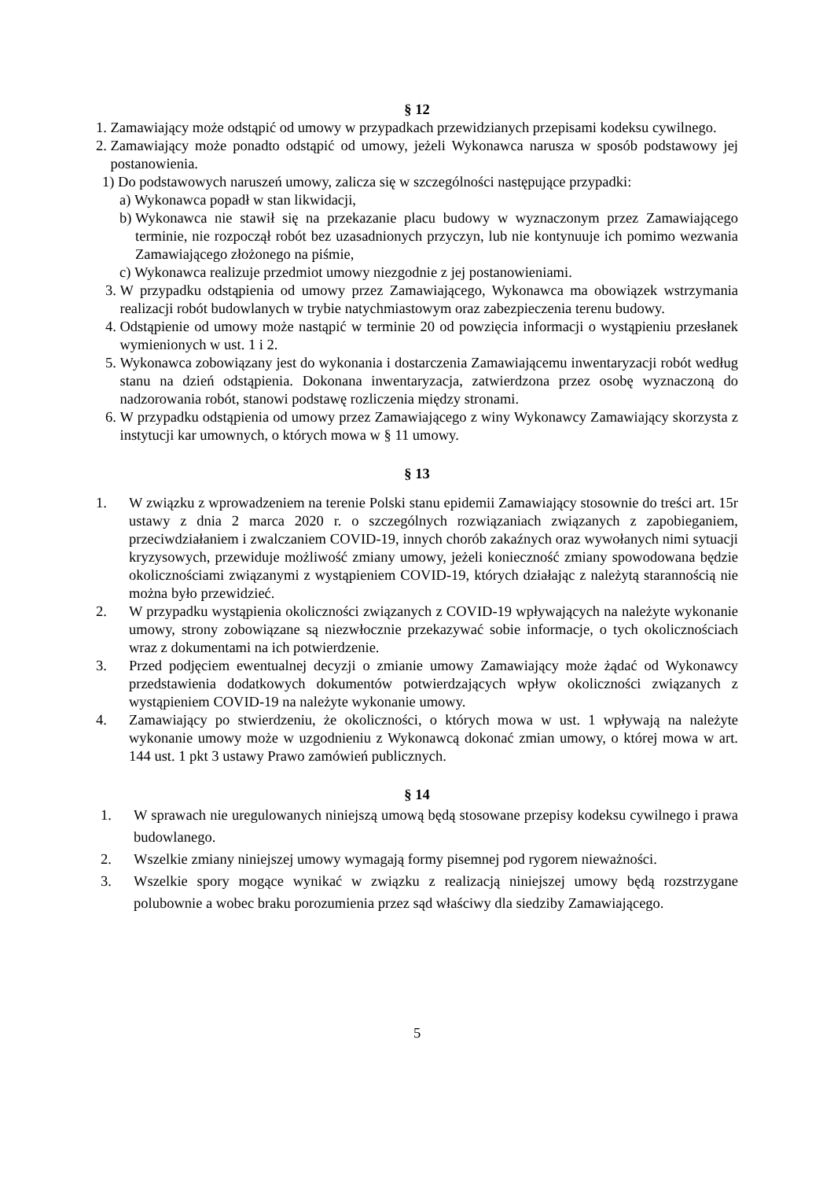§ 12
1. Zamawiający może odstąpić od umowy w przypadkach przewidzianych przepisami kodeksu cywilnego.
2. Zamawiający może ponadto odstąpić od umowy, jeżeli Wykonawca narusza w sposób podstawowy jej postanowienia.
1) Do podstawowych naruszeń umowy, zalicza się w szczególności następujące przypadki:
a) Wykonawca popadł w stan likwidacji,
b) Wykonawca nie stawił się na przekazanie placu budowy w wyznaczonym przez Zamawiającego terminie, nie rozpoczął robót bez uzasadnionych przyczyn, lub nie kontynuuje ich pomimo wezwania Zamawiającego złożonego na piśmie,
c) Wykonawca realizuje przedmiot umowy niezgodnie z jej postanowieniami.
3. W przypadku odstąpienia od umowy przez Zamawiającego, Wykonawca ma obowiązek wstrzymania realizacji robót budowlanych w trybie natychmiastowym oraz zabezpieczenia terenu budowy.
4. Odstąpienie od umowy może nastąpić w terminie 20 od powzięcia informacji o wystąpieniu przesłanek wymienionych w ust. 1 i 2.
5. Wykonawca zobowiązany jest do wykonania i dostarczenia Zamawiającemu inwentaryzacji robót według stanu na dzień odstąpienia. Dokonana inwentaryzacja, zatwierdzona przez osobę wyznaczoną do nadzorowania robót, stanowi podstawę rozliczenia między stronami.
6. W przypadku odstąpienia od umowy przez Zamawiającego z winy Wykonawcy Zamawiający skorzysta z instytucji kar umownych, o których mowa w § 11 umowy.
§ 13
1. W związku z wprowadzeniem na terenie Polski stanu epidemii Zamawiający stosownie do treści art. 15r ustawy z dnia 2 marca 2020 r. o szczególnych rozwiązaniach związanych z zapobieganiem, przeciwdziałaniem i zwalczaniem COVID-19, innych chorób zakaźnych oraz wywołanych nimi sytuacji kryzysowych, przewiduje możliwość zmiany umowy, jeżeli konieczność zmiany spowodowana będzie okolicznościami związanymi z wystąpieniem COVID-19, których działając z należytą starannością nie można było przewidzieć.
2. W przypadku wystąpienia okoliczności związanych z COVID-19 wpływających na należyte wykonanie umowy, strony zobowiązane są niezwłocznie przekazywać sobie informacje, o tych okolicznościach wraz z dokumentami na ich potwierdzenie.
3. Przed podjęciem ewentualnej decyzji o zmianie umowy Zamawiający może żądać od Wykonawcy przedstawienia dodatkowych dokumentów potwierdzających wpływ okoliczności związanych z wystąpieniem COVID-19 na należyte wykonanie umowy.
4. Zamawiający po stwierdzeniu, że okoliczności, o których mowa w ust. 1 wpływają na należyte wykonanie umowy może w uzgodnieniu z Wykonawcą dokonać zmian umowy, o której mowa w art. 144 ust. 1 pkt 3 ustawy Prawo zamówień publicznych.
§ 14
1. W sprawach nie uregulowanych niniejszą umową będą stosowane przepisy kodeksu cywilnego i prawa budowlanego.
2. Wszelkie zmiany niniejszej umowy wymagają formy pisemnej pod rygorem nieważności.
3. Wszelkie spory mogące wynikać w związku z realizacją niniejszej umowy będą rozstrzygane polubownie a wobec braku porozumienia przez sąd właściwy dla siedziby Zamawiającego.
5